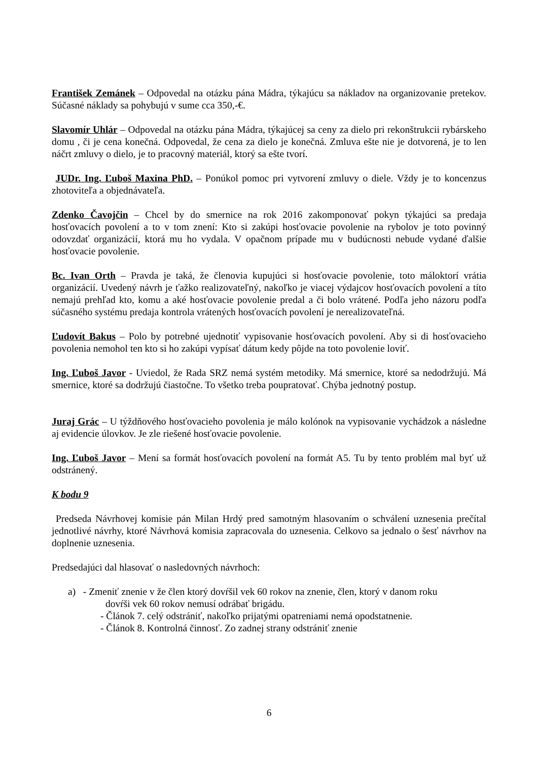František Zemánek – Odpovedal na otázku pána Mádra, týkajúcu sa nákladov na organizovanie pretekov. Súčasné náklady sa pohybujú v sume cca 350,-€.
Slavomír Uhlár – Odpovedal na otázku pána Mádra, týkajúcej sa ceny za dielo pri rekonštrukcii rybárskeho domu , či je cena konečná. Odpovedal, že cena za dielo je konečná. Zmluva ešte nie je dotvorená, je to len náčrt zmluvy o dielo, je to pracovný materiál, ktorý sa ešte tvorí.
JUDr. Ing. Ľuboš Maxina PhD. – Ponúkol pomoc pri vytvorení zmluvy o diele. Vždy je to koncenzus zhotoviteľa a objednávateľa.
Zdenko Čavojčin – Chcel by do smernice na rok 2016 zakomponovať pokyn týkajúci sa predaja hosťovacích povolení a to v tom znení: Kto si zakúpi hosťovacie povolenie na rybolov je toto povinný odovzdať organizácií, ktorá mu ho vydala. V opačnom prípade mu v budúcnosti nebude vydané ďalšie hosťovacie povolenie.
Bc. Ivan Orth – Pravda je taká, že členovia kupujúci si hosťovacie povolenie, toto máloktorí vrátia organizácií. Uvedený návrh je ťažko realizovateľný, nakoľko je viacej výdajcov hosťovacích povolení a títo nemajú prehľad kto, komu a aké hosťovacie povolenie predal a či bolo vrátené. Podľa jeho názoru podľa súčasného systému predaja kontrola vrátených hosťovacích povolení je nerealizovateľná.
Ľudovít Bakus – Polo by potrebné ujednotiť vypisovanie hosťovacích povolení. Aby si di hosťovacieho povolenia nemohol ten kto si ho zakúpi vypísať dátum kedy pôjde na toto povolenie loviť.
Ing. Ľuboš Javor - Uviedol, že Rada SRZ nemá systém metodiky. Má smernice, ktoré sa nedodržujú. Má smernice, ktoré sa dodržujú čiastočne. To všetko treba poupratovať. Chýba jednotný postup.
Juraj Grác – U týždňového hosťovacieho povolenia je málo kolónok na vypisovanie vychádzok a následne aj evidencie úlovkov. Je zle riešené hosťovacie povolenie.
Ing. Ľuboš Javor – Mení sa formát hosťovacích povolení na formát A5. Tu by tento problém mal byť už odstránený.
K bodu 9
Predseda Návrhovej komisie pán Milan Hrdý pred samotným hlasovaním o schválení uznesenia prečítal jednotlivé návrhy, ktoré Návrhová komisia zapracovala do uznesenia. Celkovo sa jednalo o šesť návrhov na doplnenie uznesenia.
Predsedajúci dal hlasovať o nasledovných návrhoch:
a) - Zmeniť znenie v že člen ktorý dovŕšil vek 60 rokov na znenie, člen, ktorý v danom roku
dovŕši vek 60 rokov nemusí odrábať brigádu.
- Článok 7. celý odstrániť, nakoľko prijatými opatreniami nemá opodstatnenie.
- Článok 8. Kontrolná činnosť. Zo zadnej strany odstrániť znenie
6